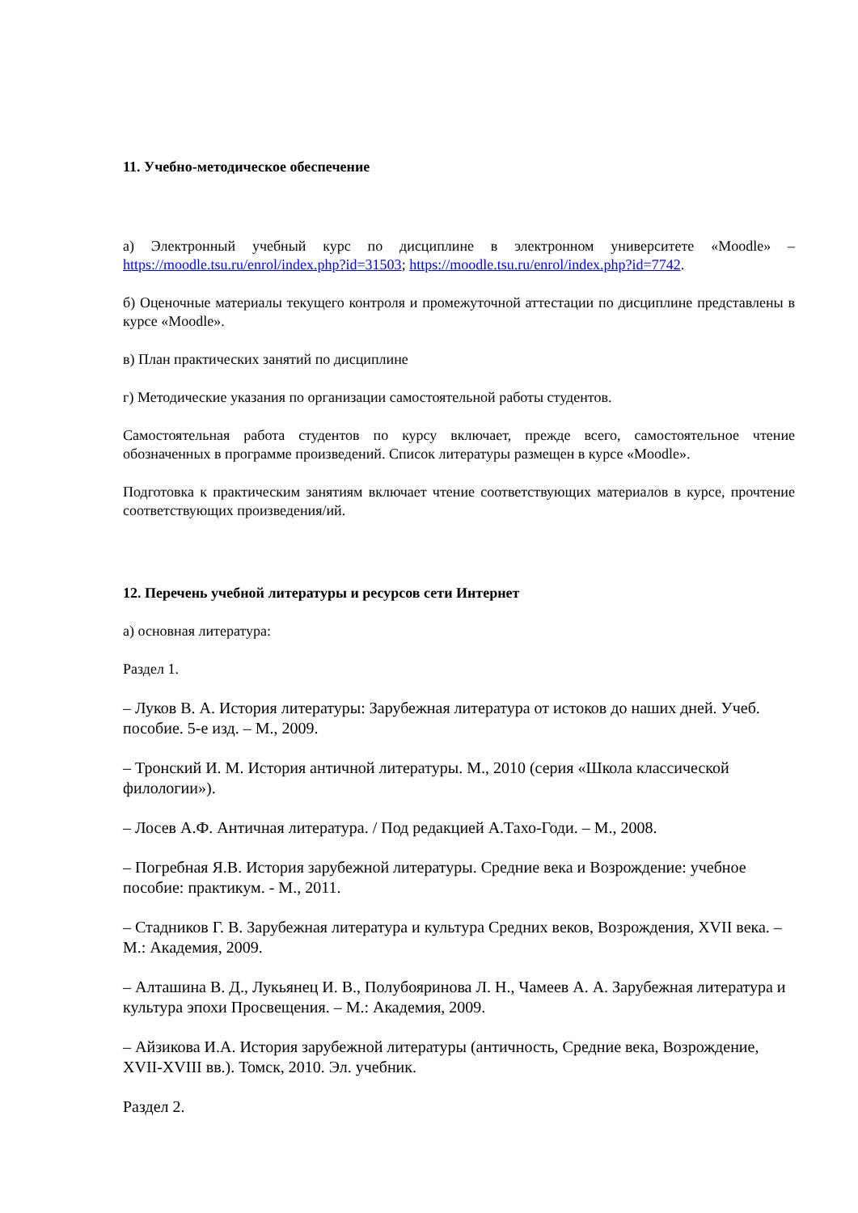11. Учебно-методическое обеспечение
а) Электронный учебный курс по дисциплине в электронном университете «Moodle» – https://moodle.tsu.ru/enrol/index.php?id=31503; https://moodle.tsu.ru/enrol/index.php?id=7742.
б) Оценочные материалы текущего контроля и промежуточной аттестации по дисциплине представлены в курсе «Moodle».
в) План практических занятий по дисциплине
г) Методические указания по организации самостоятельной работы студентов.
Самостоятельная работа студентов по курсу включает, прежде всего, самостоятельное чтение обозначенных в программе произведений. Список литературы размещен в курсе «Moodle».
Подготовка к практическим занятиям включает чтение соответствующих материалов в курсе, прочтение соответствующих произведения/ий.
12. Перечень учебной литературы и ресурсов сети Интернет
а) основная литература:
Раздел 1.
– Луков В. А. История литературы: Зарубежная литература от истоков до наших дней. Учеб. пособие. 5-е изд. – М., 2009.
– Тронский И. М. История античной литературы. М., 2010 (серия «Школа классической филологии»).
– Лосев А.Ф. Античная литература. / Под редакцией А.Тахо-Годи. – М., 2008.
– Погребная Я.В. История зарубежной литературы. Средние века и Возрождение: учебное пособие: практикум. - М., 2011.
– Стадников Г. В. Зарубежная литература и культура Средних веков, Возрождения, XVII века. – М.: Академия, 2009.
– Алташина В. Д., Лукьянец И. В., Полубояринова Л. Н., Чамеев А. А. Зарубежная литература и культура эпохи Просвещения. – М.: Академия, 2009.
– Айзикова И.А. История зарубежной литературы (античность, Средние века, Возрождение, XVII-XVIII вв.). Томск, 2010. Эл. учебник.
Раздел 2.